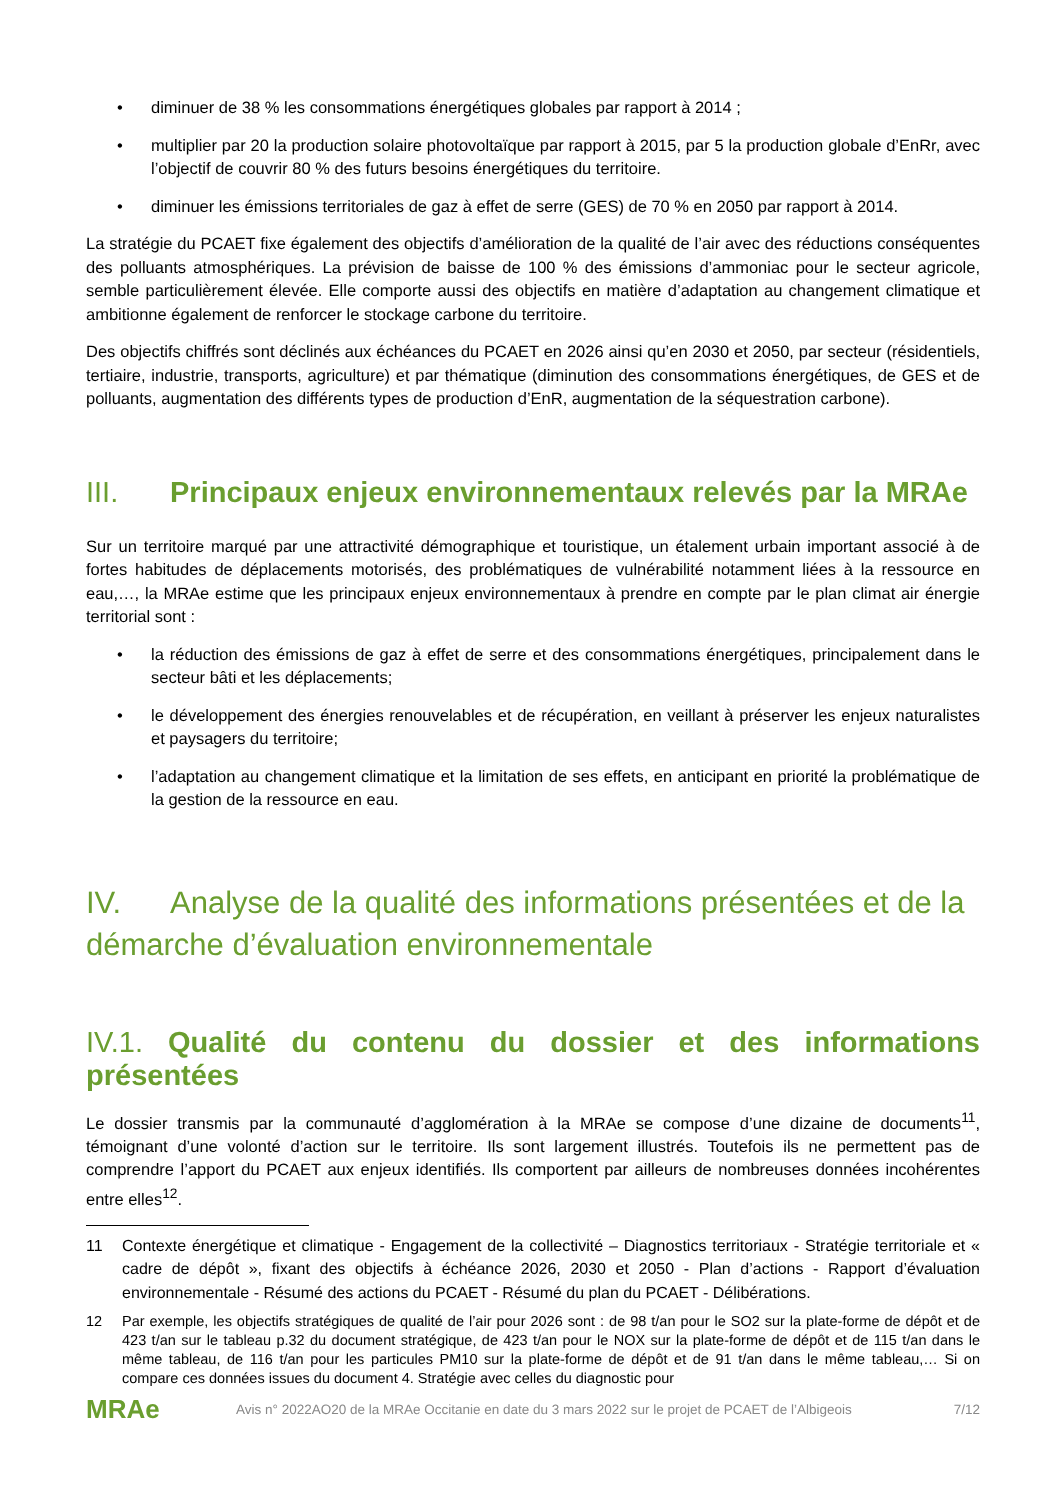• diminuer de 38 % les consommations énergétiques globales par rapport à 2014 ;
• multiplier par 20 la production solaire photovoltaïque par rapport à 2015, par 5 la production globale d’EnRr, avec l’objectif de couvrir 80 % des futurs besoins énergétiques du territoire.
• diminuer les émissions territoriales de gaz à effet de serre (GES) de 70 % en 2050 par rapport à 2014.
La stratégie du PCAET fixe également des objectifs d’amélioration de la qualité de l’air avec des réductions conséquentes des polluants atmosphériques. La prévision de baisse de 100 % des émissions d’ammoniac pour le secteur agricole, semble particulièrement élevée. Elle comporte aussi des objectifs en matière d’adaptation au changement climatique et ambitionne également de renforcer le stockage carbone du territoire.
Des objectifs chiffrés sont déclinés aux échéances du PCAET en 2026 ainsi qu’en 2030 et 2050, par secteur (résidentiels, tertiaire, industrie, transports, agriculture) et par thématique (diminution des consommations énergétiques, de GES et de polluants, augmentation des différents types de production d’EnR, augmentation de la séquestration carbone).
III. Principaux enjeux environnementaux relevés par la MRAe
Sur un territoire marqué par une attractivité démographique et touristique, un étalement urbain important associé à de fortes habitudes de déplacements motorisés, des problématiques de vulnérabilité notamment liées à la ressource en eau,…, la MRAe estime que les principaux enjeux environnementaux à prendre en compte par le plan climat air énergie territorial sont :
• la réduction des émissions de gaz à effet de serre et des consommations énergétiques, principalement dans le secteur bâti et les déplacements;
• le développement des énergies renouvelables et de récupération, en veillant à préserver les enjeux naturalistes et paysagers du territoire;
• l’adaptation au changement climatique et la limitation de ses effets, en anticipant en priorité la problématique de la gestion de la ressource en eau.
IV. Analyse de la qualité des informations présentées et de la démarche d’évaluation environnementale
IV.1. Qualité du contenu du dossier et des informations présentées
Le dossier transmis par la communauté d’agglomération à la MRAe se compose d’une dizaine de documents<sup>11</sup>, témoignant d’une volonté d’action sur le territoire. Ils sont largement illustrés. Toutefois ils ne permettent pas de comprendre l’apport du PCAET aux enjeux identifiés. Ils comportent par ailleurs de nombreuses données incohérentes entre elles<sup>12</sup>.
11 Contexte énergétique et climatique - Engagement de la collectivité – Diagnostics territoriaux - Stratégie territoriale et « cadre de dépôt », fixant des objectifs à échéance 2026, 2030 et 2050 - Plan d’actions - Rapport d’évaluation environnementale - Résumé des actions du PCAET - Résumé du plan du PCAET - Délibérations.
12 Par exemple, les objectifs stratégiques de qualité de l’air pour 2026 sont : de 98 t/an pour le SO2 sur la plate-forme de dépôt et de 423 t/an sur le tableau p.32 du document stratégique, de 423 t/an pour le NOX sur la plate-forme de dépôt et de 115 t/an dans le même tableau, de 116 t/an pour les particules PM10 sur la plate-forme de dépôt et de 91 t/an dans le même tableau,… Si on compare ces données issues du document 4. Stratégie avec celles du diagnostic pour
MRAe
Avis n° 2022AO20 de la MRAe Occitanie en date du 3 mars 2022 sur le projet de PCAET de l’Albigeois
7/12